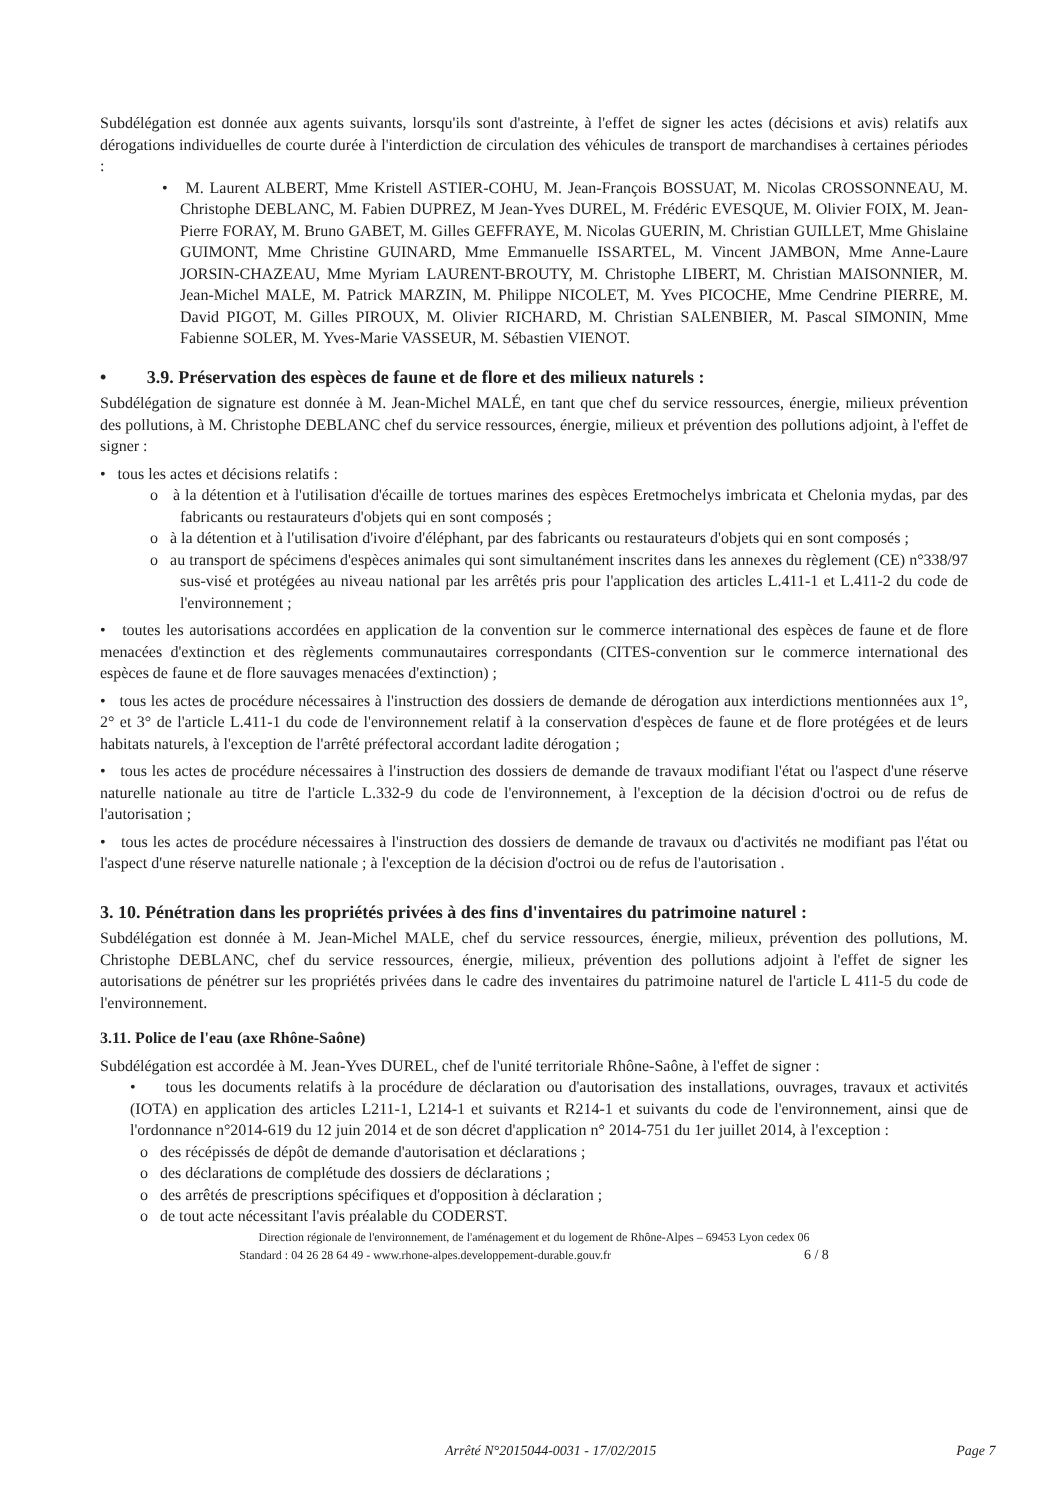Subdélégation est donnée aux agents suivants, lorsqu'ils sont d'astreinte, à l'effet de signer les actes (décisions et avis) relatifs aux dérogations individuelles de courte durée à l'interdiction de circulation des véhicules de transport de marchandises à certaines périodes :
• M. Laurent ALBERT, Mme Kristell ASTIER-COHU, M. Jean-François BOSSUAT, M. Nicolas CROSSONNEAU, M. Christophe DEBLANC, M. Fabien DUPREZ, M Jean-Yves DUREL, M. Frédéric EVESQUE, M. Olivier FOIX, M. Jean-Pierre FORAY, M. Bruno GABET, M. Gilles GEFFRAYE, M. Nicolas GUERIN, M. Christian GUILLET, Mme Ghislaine GUIMONT, Mme Christine GUINARD, Mme Emmanuelle ISSARTEL, M. Vincent JAMBON, Mme Anne-Laure JORSIN-CHAZEAU, Mme Myriam LAURENT-BROUTY, M. Christophe LIBERT, M. Christian MAISONNIER, M. Jean-Michel MALE, M. Patrick MARZIN, M. Philippe NICOLET, M. Yves PICOCHE, Mme Cendrine PIERRE, M. David PIGOT, M. Gilles PIROUX, M. Olivier RICHARD, M. Christian SALENBIER, M. Pascal SIMONIN, Mme Fabienne SOLER, M. Yves-Marie VASSEUR, M. Sébastien VIENOT.
• 3.9. Préservation des espèces de faune et de flore et des milieux naturels :
Subdélégation de signature est donnée à M. Jean-Michel MALÉ, en tant que chef du service ressources, énergie, milieux prévention des pollutions, à M. Christophe DEBLANC chef du service ressources, énergie, milieux et prévention des pollutions adjoint, à l'effet de signer :
• tous les actes et décisions relatifs :
o à la détention et à l'utilisation d'écaille de tortues marines des espèces Eretmochelys imbricata et Chelonia mydas, par des fabricants ou restaurateurs d'objets qui en sont composés ;
o à la détention et à l'utilisation d'ivoire d'éléphant, par des fabricants ou restaurateurs d'objets qui en sont composés ;
o au transport de spécimens d'espèces animales qui sont simultanément inscrites dans les annexes du règlement (CE) n°338/97 sus-visé et protégées au niveau national par les arrêtés pris pour l'application des articles L.411-1 et L.411-2 du code de l'environnement ;
• toutes les autorisations accordées en application de la convention sur le commerce international des espèces de faune et de flore menacées d'extinction et des règlements communautaires correspondants (CITES-convention sur le commerce international des espèces de faune et de flore sauvages menacées d'extinction) ;
• tous les actes de procédure nécessaires à l'instruction des dossiers de demande de dérogation aux interdictions mentionnées aux 1°, 2° et 3° de l'article L.411-1 du code de l'environnement relatif à la conservation d'espèces de faune et de flore protégées et de leurs habitats naturels, à l'exception de l'arrêté préfectoral accordant ladite dérogation ;
• tous les actes de procédure nécessaires à l'instruction des dossiers de demande de travaux modifiant l'état ou l'aspect d'une réserve naturelle nationale au titre de l'article L.332-9 du code de l'environnement, à l'exception de la décision d'octroi ou de refus de l'autorisation ;
• tous les actes de procédure nécessaires à l'instruction des dossiers de demande de travaux ou d'activités ne modifiant pas l'état ou l'aspect d'une réserve naturelle nationale ; à l'exception de la décision d'octroi ou de refus de l'autorisation .
3. 10. Pénétration dans les propriétés privées à des fins d'inventaires du patrimoine naturel :
Subdélégation est donnée à M. Jean-Michel MALE, chef du service ressources, énergie, milieux, prévention des pollutions, M. Christophe DEBLANC, chef du service ressources, énergie, milieux, prévention des pollutions adjoint à l'effet de signer les autorisations de pénétrer sur les propriétés privées dans le cadre des inventaires du patrimoine naturel de l'article L 411-5 du code de l'environnement.
3.11. Police de l'eau (axe Rhône-Saône)
Subdélégation est accordée à M. Jean-Yves DUREL, chef de l'unité territoriale Rhône-Saône, à l'effet de signer :
• tous les documents relatifs à la procédure de déclaration ou d'autorisation des installations, ouvrages, travaux et activités (IOTA) en application des articles L211-1, L214-1 et suivants et R214-1 et suivants du code de l'environnement, ainsi que de l'ordonnance n°2014-619 du 12 juin 2014 et de son décret d'application n° 2014-751 du 1er juillet 2014, à l'exception :
o des récépissés de dépôt de demande d'autorisation et déclarations ;
o des déclarations de complétude des dossiers de déclarations ;
o des arrêtés de prescriptions spécifiques et d'opposition à déclaration ;
o de tout acte nécessitant l'avis préalable du CODERST.
Direction régionale de l'environnement, de l'aménagement et du logement de Rhône-Alpes – 69453 Lyon cedex 06
Standard : 04 26 28 64 49 - www.rhone-alpes.developpement-durable.gouv.fr 6 / 8
Arrêté N°2015044-0031 - 17/02/2015 Page 7